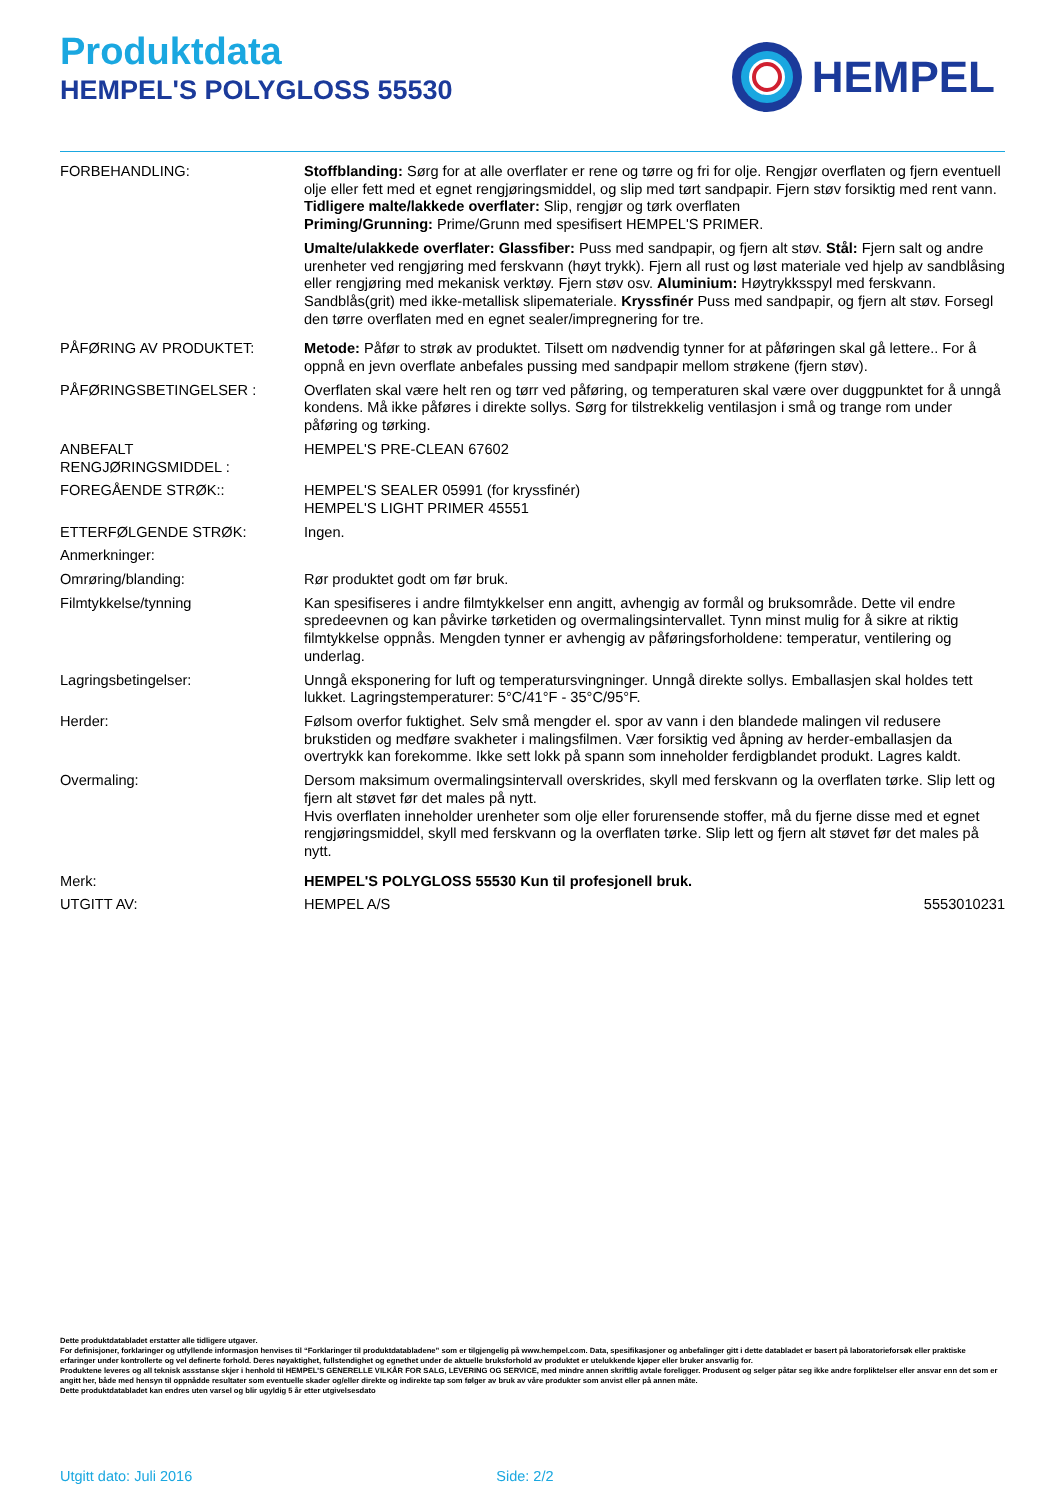Produktdata
HEMPEL'S POLYGLOSS 55530
HEMPEL
FORBEHANDLING: Stoffblanding: Sørg for at alle overflater er rene og tørre og fri for olje. Rengjør overflaten og fjern eventuell olje eller fett med et egnet rengjøringsmiddel, og slip med tørt sandpapir. Fjern støv forsiktig med rent vann.
Tidligere malte/lakkede overflater: Slip, rengjør og tørk overflaten
Priming/Grunning: Prime/Grunn med spesifisert HEMPEL'S PRIMER.
Umalte/ulakkede overflater: Glassfiber: Puss med sandpapir, og fjern alt støv. Stål: Fjern salt og andre urenheter ved rengjøring med ferskvann (høyt trykk). Fjern all rust og løst materiale ved hjelp av sandblåsing eller rengjøring med mekanisk verktøy. Fjern støv osv. Aluminium: Høytrykksspyl med ferskvann. Sandblås(grit) med ikke-metallisk slipemateriale. Kryssfinér Puss med sandpapir, og fjern alt støv. Forsegl den tørre overflaten med en egnet sealer/impregnering for tre.
PÅFØRING AV PRODUKTET: Metode: Påfør to strøk av produktet. Tilsett om nødvendig tynner for at påføringen skal gå lettere.. For å oppnå en jevn overflate anbefales pussing med sandpapir mellom strøkene (fjern støv).
PÅFØRINGSBETINGELSER : Overflaten skal være helt ren og tørr ved påføring, og temperaturen skal være over duggpunktet for å unngå kondens. Må ikke påføres i direkte sollys. Sørg for tilstrekkelig ventilasjon i små og trange rom under påføring og tørking.
ANBEFALT
RENGJØRINGSMIDDEL :
HEMPEL'S PRE-CLEAN 67602
FOREGÅENDE STRØK:: HEMPEL'S SEALER 05991 (for kryssfinér)
HEMPEL'S LIGHT PRIMER 45551
ETTERFØLGENDE STRØK: Ingen.
Anmerkninger:
Omrøring/blanding: Rør produktet godt om før bruk.
Filmtykkelse/tynning Kan spesifiseres i andre filmtykkelser enn angitt, avhengig av formål og bruksområde. Dette vil endre spredeevnen og kan påvirke tørketiden og overmalingsintervallet. Tynn minst mulig for å sikre at riktig filmtykkelse oppnås. Mengden tynner er avhengig av påføringsforholdene: temperatur, ventilering og underlag.
Lagringsbetingelser: Unngå eksponering for luft og temperatursvingninger. Unngå direkte sollys. Emballasjen skal holdes tett lukket. Lagringstemperaturer: 5°C/41°F - 35°C/95°F.
Herder: Følsom overfor fuktighet. Selv små mengder el. spor av vann i den blandede malingen vil redusere brukstiden og medføre svakheter i malingsfilmen. Vær forsiktig ved åpning av herder-emballasjen da overtrykk kan forekomme. Ikke sett lokk på spann som inneholder ferdigblandet produkt. Lagres kaldt.
Overmaling: Dersom maksimum overmalingsintervall overskrides, skyll med ferskvann og la overflaten tørke. Slip lett og fjern alt støvet før det males på nytt.
Hvis overflaten inneholder urenheter som olje eller forurensende stoffer, må du fjerne disse med et egnet rengjøringsmiddel, skyll med ferskvann og la overflaten tørke. Slip lett og fjern alt støvet før det males på nytt.
Merk: HEMPEL'S POLYGLOSS 55530 Kun til profesjonell bruk.
UTGITT AV: HEMPEL A/S 5553010231
Dette produktdatabladet erstatter alle tidligere utgaver.
For definisjoner, forklaringer og utfyllende informasjon henvises til “Forklaringer til produktdatabladene” som er tilgjengelig på www.hempel.com. Data, spesifikasjoner og anbefalinger gitt i dette databladet er basert på laboratorieforsøk eller praktiske erfaringer under kontrollerte og vel definerte forhold. Deres nøyaktighet, fullstendighet og egnethet under de aktuelle bruksforhold av produktet er utelukkende kjøper eller bruker ansvarlig for.
Produktene leveres og all teknisk assstanse skjer i henhold til HEMPEL’S GENERELLE VILKÅR FOR SALG, LEVERING OG SERVICE, med mindre annen skriftlig avtale foreligger. Produsent og selger påtar seg ikke andre forpliktelser eller ansvar enn det som er angitt her, både med hensyn til oppnådde resultater som eventuelle skader og/eller direkte og indirekte tap som følger av bruk av våre produkter som anvist eller på annen måte.
Dette produktdatabladet kan endres uten varsel og blir ugyldig 5 år etter utgivelsesdato
Utgitt dato: Juli 2016 Side: 2/2